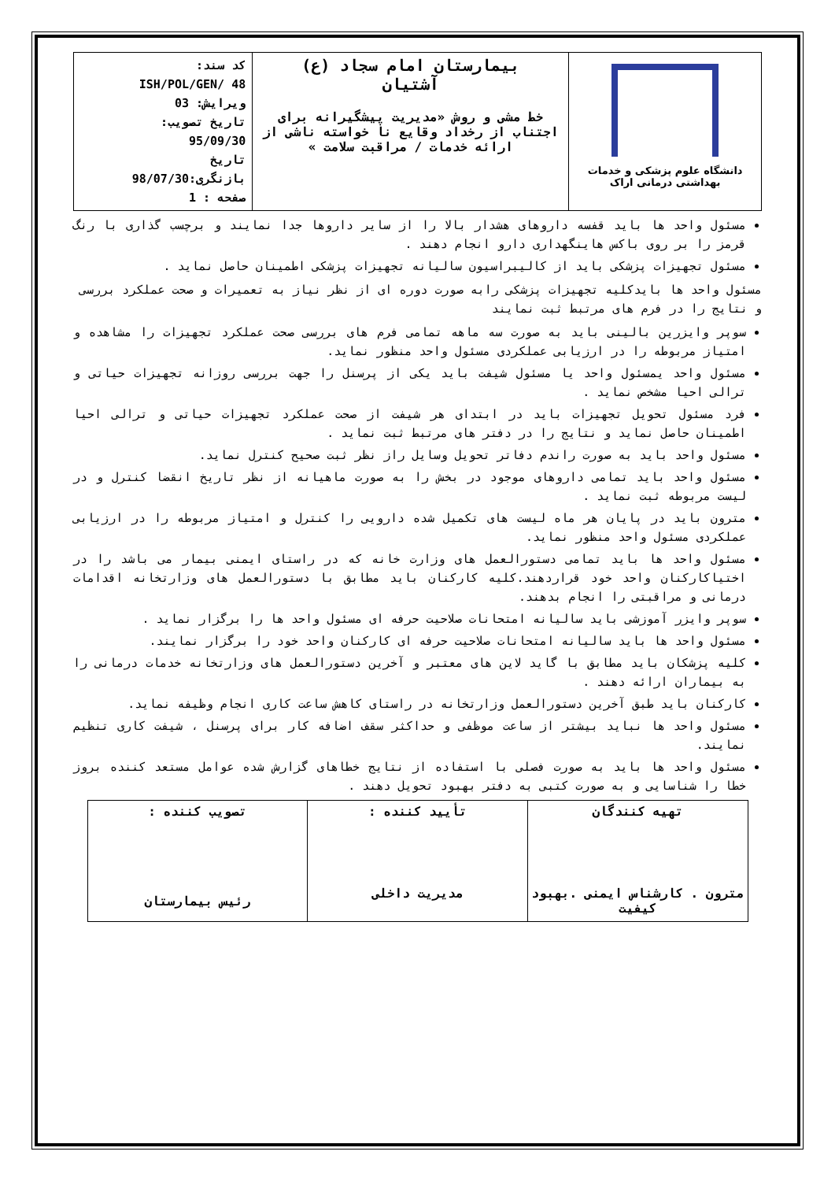| دانشگاه علوم پزشکی و خدمات بهداشتی درمانی اراک | بیمارستان امام سجاد (ع) آشتیان خط مشی و روش «مدیریت پیشگیرانه برای اجتناب از رخداد وقایع نا خواسته ناشی از ارائه خدمات / مراقبت سلامت » | کد سند: ISH/POL/GEN/ 48 ویرایش: 03 تاریخ تصویب: 95/09/30 تاریخ بازنگری:98/07/30 صفحه : 1 |
مسئول واحد ها باید قفسه داروهای هشدار بالا را از سایر داروها جدا نمایند و برچسب گذاری با رنگ قرمز را بر روی باکس هاینگهداری دارو انجام دهند .
مسئول تجهیزات پزشکی باید از کالیبراسیون سالیانه تجهیزات پزشکی اطمینان حاصل نماید .
مسئول واحد ها بایدکلیه تجهیزات پزشکی رابه صورت دوره ای از نظر نیاز به تعمیرات و صحت عملکرد بررسی و نتایج را در فرم های مرتبط ثبت نمایند
سوپر وایزرین بالینی باید به صورت سه ماهه تمامی فرم های بررسی صحت عملکرد تجهیزات را مشاهده و امتیاز مربوطه را در ارزیابی عملکردی مسئول واحد منظور نماید.
مسئول واحد یمسئول واحد یا مسئول شیفت باید یکی از پرسنل را جهت بررسی روزانه تجهیزات حیاتی و ترالی احیا مشخص نماید .
فرد مسئول تحویل تجهیزات باید در ابتدای هر شیفت از صحت عملکرد تجهیزات حیاتی و ترالی احیا اطمینان حاصل نماید و نتایج را در دفتر های مرتبط ثبت نماید .
مسئول واحد باید به صورت راندم دفاتر تحویل وسایل راز نظر ثبت صحیح کنترل نماید.
مسئول واحد باید تمامی داروهای موجود در بخش را به صورت ماهیانه از نظر تاریخ انقضا کنترل و در لیست مربوطه ثبت نماید .
مترون باید در پایان هر ماه لیست های تکمیل شده دارویی را کنترل و امتیاز مربوطه را در ارزیابی عملکردی مسئول واحد منظور نماید.
مسئول واحد ها باید تمامی دستورالعمل های وزارت خانه که در راستای ایمنی بیمار می باشد را در اختیاکارکنان واحد خود قراردهند.کلیه کارکنان باید مطابق با دستورالعمل های وزارتخانه اقدامات درمانی و مراقبتی را انجام بدهند.
سوپر وایزر آموزشی باید سالیانه امتحانات صلاحیت حرفه ای مسئول واحد ها را برگزار نماید .
مسئول واحد ها باید سالیانه امتحانات صلاحیت حرفه ای کارکنان واحد خود را برگزار نمایند.
کلیه پزشکان باید مطابق با گاید لاین های معتبر و آخرین دستورالعمل های وزارتخانه خدمات درمانی را به بیماران ارائه دهند .
کارکنان باید طبق آخرین دستورالعمل وزارتخانه در راستای کاهش ساعت کاری انجام وظیفه نماید.
مسئول واحد ها نباید بیشتر از ساعت موظفی و حداکثر سقف اضافه کار برای پرسنل ، شیفت کاری تنظیم نمایند.
مسئول واحد ها باید به صورت فصلی با استفاده از نتایج خطاهای گزارش شده عوامل مستعد کننده بروز خطا را شناسایی و به صورت کتبی به دفتر بهبود تحویل دهند .
| تهیه کنندگان مترون . کارشناس ایمنی .بهبود کیفیت | تأیید کننده : مدیریت داخلی | تصویب کننده : رئیس بیمارستان |